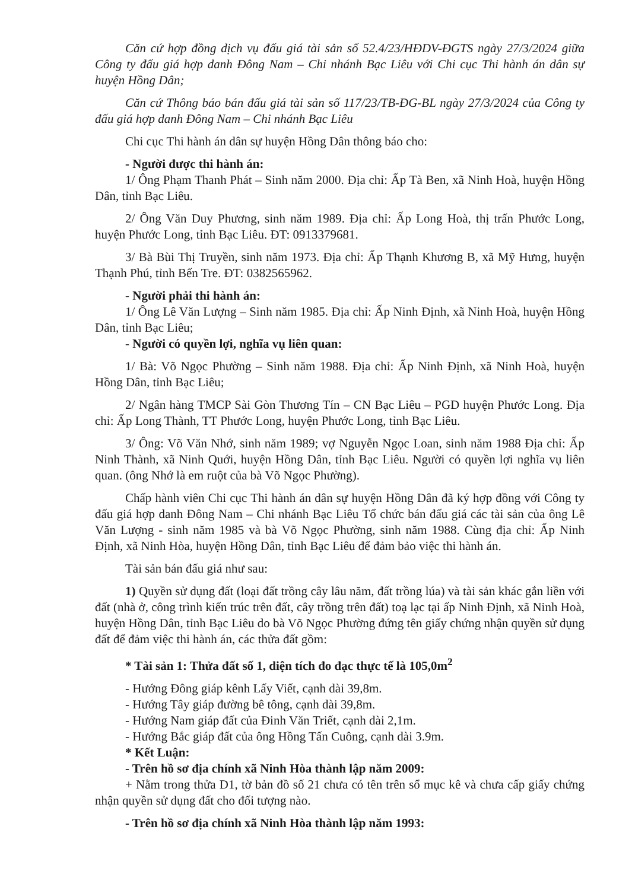Căn cứ hợp đồng dịch vụ đấu giá tài sản số 52.4/23/HĐDV-ĐGTS ngày 27/3/2024 giữa Công ty đấu giá hợp danh Đông Nam – Chi nhánh Bạc Liêu với Chi cục Thi hành án dân sự huyện Hồng Dân;
Căn cứ Thông báo bán đấu giá tài sản số 117/23/TB-ĐG-BL ngày 27/3/2024 của Công ty đấu giá hợp danh Đông Nam – Chi nhánh Bạc Liêu
Chi cục Thi hành án dân sự huyện Hồng Dân thông báo cho:
- Người được thi hành án:
1/ Ông Phạm Thanh Phát – Sinh năm 2000. Địa chỉ: Ấp Tà Ben, xã Ninh Hoà, huyện Hồng Dân, tỉnh Bạc Liêu.
2/ Ông Văn Duy Phương, sinh năm 1989. Địa chỉ: Ấp Long Hoà, thị trấn Phước Long, huyện Phước Long, tỉnh Bạc Liêu. ĐT: 0913379681.
3/ Bà Bùi Thị Truyền, sinh năm 1973. Địa chỉ: Ấp Thạnh Khương B, xã Mỹ Hưng, huyện Thạnh Phú, tỉnh Bến Tre. ĐT: 0382565962.
- Người phải thi hành án:
1/ Ông Lê Văn Lượng – Sinh năm 1985. Địa chỉ: Ấp Ninh Định, xã Ninh Hoà, huyện Hồng Dân, tỉnh Bạc Liêu;
- Người có quyền lợi, nghĩa vụ liên quan:
1/ Bà: Võ Ngọc Phường – Sinh năm 1988. Địa chỉ: Ấp Ninh Định, xã Ninh Hoà, huyện Hồng Dân, tỉnh Bạc Liêu;
2/ Ngân hàng TMCP Sài Gòn Thương Tín – CN Bạc Liêu – PGD huyện Phước Long. Địa chỉ: Ấp Long Thành, TT Phước Long, huyện Phước Long, tỉnh Bạc Liêu.
3/ Ông: Võ Văn Nhớ, sinh năm 1989; vợ Nguyễn Ngọc Loan, sinh năm 1988 Địa chỉ: Ấp Ninh Thành, xã Ninh Quới, huyện Hồng Dân, tỉnh Bạc Liêu. Người có quyền lợi nghĩa vụ liên quan. (ông Nhớ là em ruột của bà Võ Ngọc Phường).
Chấp hành viên Chi cục Thi hành án dân sự huyện Hồng Dân đã ký hợp đồng với Công ty đấu giá hợp danh Đông Nam – Chi nhánh Bạc Liêu Tổ chức bán đấu giá các tài sản của ông Lê Văn Lượng - sinh năm 1985 và bà Võ Ngọc Phường, sinh năm 1988. Cùng địa chỉ: Ấp Ninh Định, xã Ninh Hòa, huyện Hồng Dân, tỉnh Bạc Liêu để đảm bảo việc thi hành án.
Tài sản bán đấu giá như sau:
1) Quyền sử dụng đất (loại đất trồng cây lâu năm, đất trồng lúa) và tài sản khác gắn liền với đất (nhà ở, công trình kiến trúc trên đất, cây trồng trên đất) toạ lạc tại ấp Ninh Định, xã Ninh Hoà, huyện Hồng Dân, tỉnh Bạc Liêu do bà Võ Ngọc Phường đứng tên giấy chứng nhận quyền sử dụng đất để đảm việc thi hành án, các thửa đất gồm:
* Tài sản 1: Thửa đất số 1, diện tích đo đạc thực tế là 105,0m<sup>2</sup>
- Hướng Đông giáp kênh Lấy Viết, cạnh dài 39,8m.
- Hướng Tây giáp đường bê tông, cạnh dài 39,8m.
- Hướng Nam giáp đất của Đinh Văn Triết, cạnh dài 2,1m.
- Hướng Bắc giáp đất của ông Hồng Tấn Cuông, cạnh dài 3.9m.
* Kết Luận:
- Trên hồ sơ địa chính xã Ninh Hòa thành lập năm 2009:
+ Nằm trong thửa D1, tờ bản đồ số 21 chưa có tên trên sổ mục kê và chưa cấp giấy chứng nhận quyền sử dụng đất cho đối tượng nào.
- Trên hồ sơ địa chính xã Ninh Hòa thành lập năm 1993: